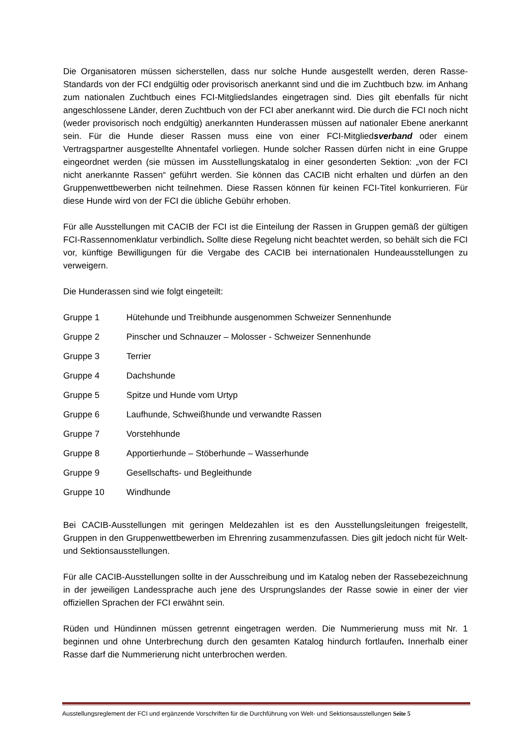Die Organisatoren müssen sicherstellen, dass nur solche Hunde ausgestellt werden, deren Rasse-Standards von der FCI endgültig oder provisorisch anerkannt sind und die im Zuchtbuch bzw. im Anhang zum nationalen Zuchtbuch eines FCI-Mitgliedslandes eingetragen sind. Dies gilt ebenfalls für nicht angeschlossene Länder, deren Zuchtbuch von der FCI aber anerkannt wird. Die durch die FCI noch nicht (weder provisorisch noch endgültig) anerkannten Hunderassen müssen auf nationaler Ebene anerkannt sein. Für die Hunde dieser Rassen muss eine von einer FCI-Mitgliedsverband oder einem Vertragspartner ausgestellte Ahnentafel vorliegen. Hunde solcher Rassen dürfen nicht in eine Gruppe eingeordnet werden (sie müssen im Ausstellungskatalog in einer gesonderten Sektion: „von der FCI nicht anerkannte Rassen“ geführt werden. Sie können das CACIB nicht erhalten und dürfen an den Gruppenwettbewerben nicht teilnehmen. Diese Rassen können für keinen FCI-Titel konkurrieren. Für diese Hunde wird von der FCI die übliche Gebühr erhoben.
Für alle Ausstellungen mit CACIB der FCI ist die Einteilung der Rassen in Gruppen gemäß der gültigen FCI-Rassennomenklatur verbindlich. Sollte diese Regelung nicht beachtet werden, so behält sich die FCI vor, künftige Bewilligungen für die Vergabe des CACIB bei internationalen Hundeausstellungen zu verweigern.
Die Hunderassen sind wie folgt eingeteilt:
Gruppe 1 Hütehunde und Treibhunde ausgenommen Schweizer Sennenhunde
Gruppe 2 Pinscher und Schnauzer – Molosser - Schweizer Sennenhunde
Gruppe 3 Terrier
Gruppe 4 Dachshunde
Gruppe 5 Spitze und Hunde vom Urtyp
Gruppe 6 Laufhunde, Schweißhunde und verwandte Rassen
Gruppe 7 Vorstehhunde
Gruppe 8 Apportierhunde – Stöberhunde – Wasserhunde
Gruppe 9 Gesellschafts- und Begleithunde
Gruppe 10 Windhunde
Bei CACIB-Ausstellungen mit geringen Meldezahlen ist es den Ausstellungsleitungen freigestellt, Gruppen in den Gruppenwettbewerben im Ehrenring zusammenzufassen. Dies gilt jedoch nicht für Welt- und Sektionsausstellungen.
Für alle CACIB-Ausstellungen sollte in der Ausschreibung und im Katalog neben der Rassebezeichnung in der jeweiligen Landessprache auch jene des Ursprungslandes der Rasse sowie in einer der vier offiziellen Sprachen der FCI erwähnt sein.
Rüden und Hündinnen müssen getrennt eingetragen werden. Die Nummerierung muss mit Nr. 1 beginnen und ohne Unterbrechung durch den gesamten Katalog hindurch fortlaufen. Innerhalb einer Rasse darf die Nummerierung nicht unterbrochen werden.
Ausstellungsreglement der FCI und ergänzende Vorschriften für die Durchführung von Welt- und Sektionsausstellungen Seite 5